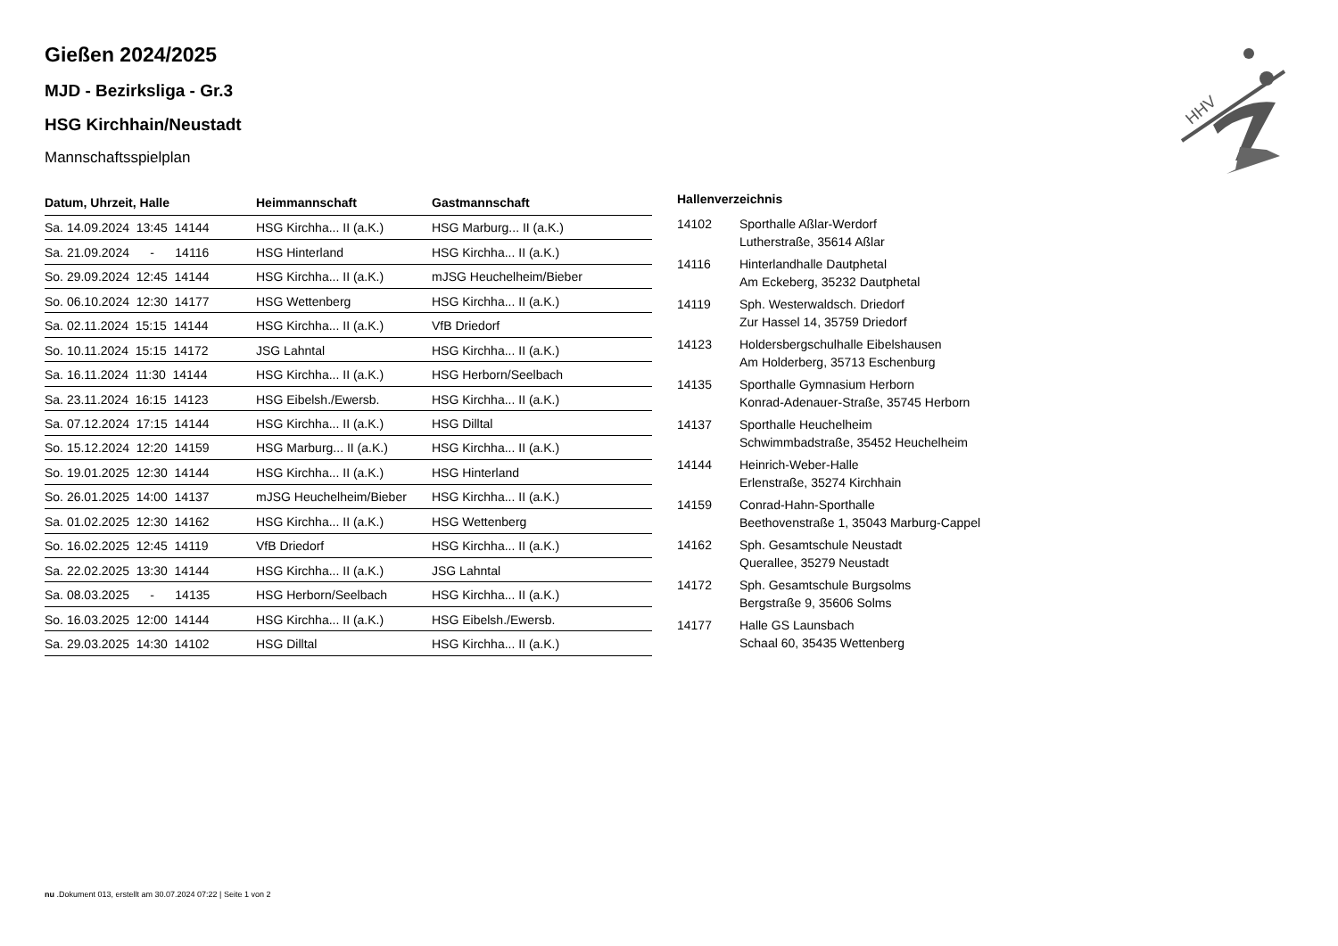HHV
Gießen 2024/2025
MJD - Bezirksliga - Gr.3
HSG Kirchhain/Neustadt
Mannschaftsspielplan
| Datum, Uhrzeit, Halle | Heimmannschaft | Gastmannschaft |
| --- | --- | --- |
| Sa. 14.09.2024 13:45 14144 | HSG Kirchha... II (a.K.) | HSG Marburg... II (a.K.) |
| Sa. 21.09.2024 - 14116 | HSG Hinterland | HSG Kirchha... II (a.K.) |
| So. 29.09.2024 12:45 14144 | HSG Kirchha... II (a.K.) | mJSG Heuchelheim/Bieber |
| So. 06.10.2024 12:30 14177 | HSG Wettenberg | HSG Kirchha... II (a.K.) |
| Sa. 02.11.2024 15:15 14144 | HSG Kirchha... II (a.K.) | VfB Driedorf |
| So. 10.11.2024 15:15 14172 | JSG Lahntal | HSG Kirchha... II (a.K.) |
| Sa. 16.11.2024 11:30 14144 | HSG Kirchha... II (a.K.) | HSG Herborn/Seelbach |
| Sa. 23.11.2024 16:15 14123 | HSG Eibelsh./Ewersb. | HSG Kirchha... II (a.K.) |
| Sa. 07.12.2024 17:15 14144 | HSG Kirchha... II (a.K.) | HSG Dilltal |
| So. 15.12.2024 12:20 14159 | HSG Marburg... II (a.K.) | HSG Kirchha... II (a.K.) |
| So. 19.01.2025 12:30 14144 | HSG Kirchha... II (a.K.) | HSG Hinterland |
| So. 26.01.2025 14:00 14137 | mJSG Heuchelheim/Bieber | HSG Kirchha... II (a.K.) |
| Sa. 01.02.2025 12:30 14162 | HSG Kirchha... II (a.K.) | HSG Wettenberg |
| So. 16.02.2025 12:45 14119 | VfB Driedorf | HSG Kirchha... II (a.K.) |
| Sa. 22.02.2025 13:30 14144 | HSG Kirchha... II (a.K.) | JSG Lahntal |
| Sa. 08.03.2025 - 14135 | HSG Herborn/Seelbach | HSG Kirchha... II (a.K.) |
| So. 16.03.2025 12:00 14144 | HSG Kirchha... II (a.K.) | HSG Eibelsh./Ewersb. |
| Sa. 29.03.2025 14:30 14102 | HSG Dilltal | HSG Kirchha... II (a.K.) |
Hallenverzeichnis
| 14102 | Sporthalle Aßlar-Werdorf Lutherstraße, 35614 Aßlar |
| 14116 | Hinterlandhalle Dautphetal Am Eckeberg, 35232 Dautphetal |
| 14119 | Sph. Westerwaldsch. Driedorf Zur Hassel 14, 35759 Driedorf |
| 14123 | Holdersbergschulhalle Eibelshausen Am Holderberg, 35713 Eschenburg |
| 14135 | Sporthalle Gymnasium Herborn Konrad-Adenauer-Straße, 35745 Herborn |
| 14137 | Sporthalle Heuchelheim Schwimmbadstraße, 35452 Heuchelheim |
| 14144 | Heinrich-Weber-Halle Erlenstraße, 35274 Kirchhain |
| 14159 | Conrad-Hahn-Sporthalle Beethovenstraße 1, 35043 Marburg-Cappel |
| 14162 | Sph. Gesamtschule Neustadt Querallee, 35279 Neustadt |
| 14172 | Sph. Gesamtschule Burgsolms Bergstraße 9, 35606 Solms |
| 14177 | Halle GS Launsbach Schaal 60, 35435 Wettenberg |
nu .Dokument 013, erstellt am 30.07.2024 07:22 | Seite 1 von 2